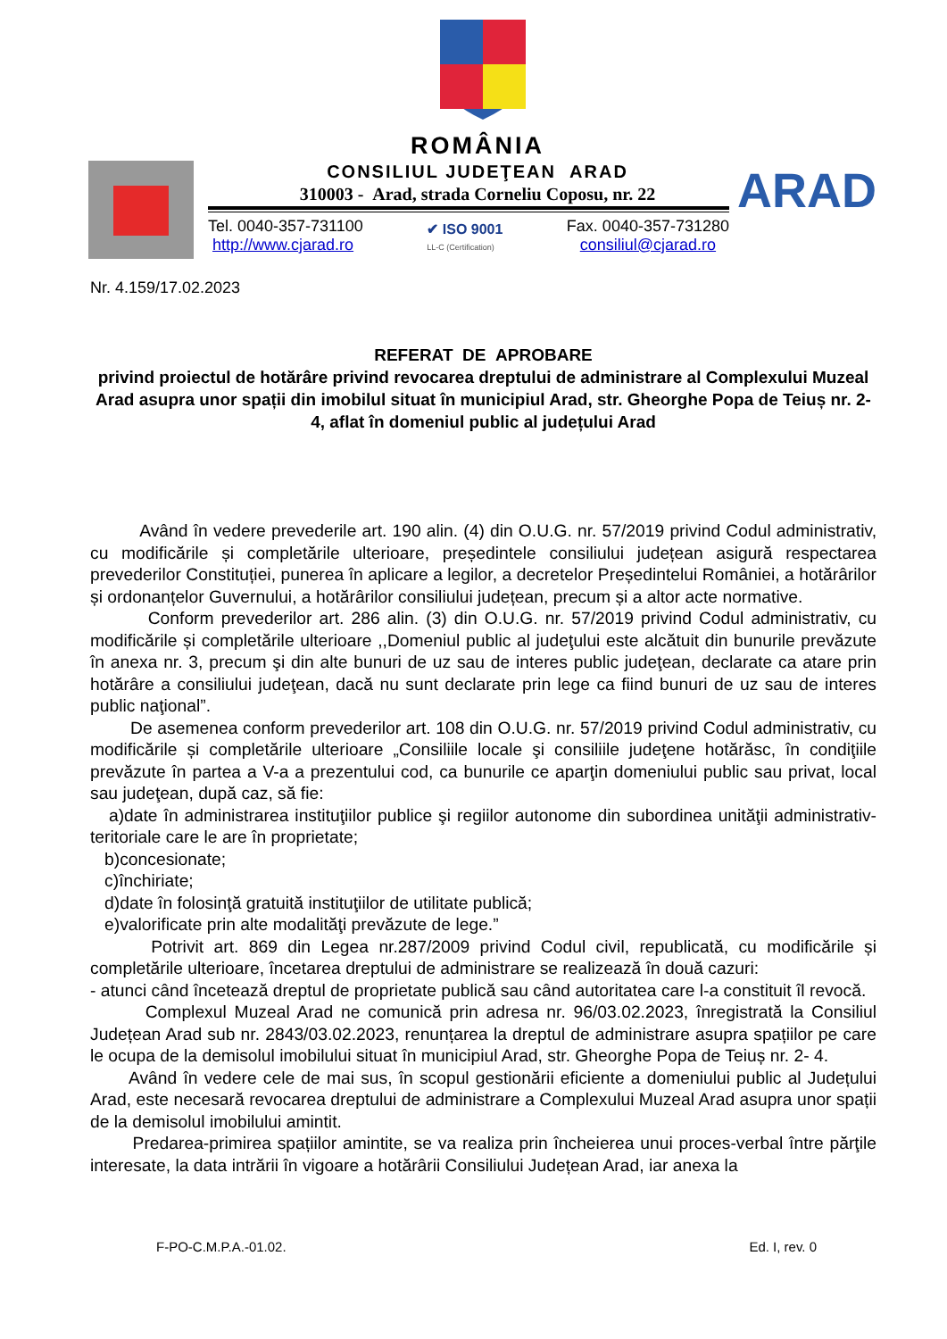ARAD
ROMÂNIA
CONSILIUL JUDEŢEAN ARAD
310003 - Arad, strada Corneliu Coposu, nr. 22
Tel. 0040-357-731100
http://www.cjarad.ro
✔ ISO 9001
LL-C (Certification)
Fax. 0040-357-731280
consiliul@cjarad.ro
Nr. 4.159/17.02.2023
REFERAT DE APROBARE
privind proiectul de hotărâre privind revocarea dreptului de administrare al Complexului Muzeal Arad asupra unor spații din imobilul situat în municipiul Arad, str. Gheorghe Popa de Teiuș nr. 2- 4, aflat în domeniul public al județului Arad
Având în vedere prevederile art. 190 alin. (4) din O.U.G. nr. 57/2019 privind Codul administrativ, cu modificările și completările ulterioare, președintele consiliului județean asigură respectarea prevederilor Constituției, punerea în aplicare a legilor, a decretelor Președintelui României, a hotărârilor și ordonanțelor Guvernului, a hotărârilor consiliului județean, precum și a altor acte normative.
Conform prevederilor art. 286 alin. (3) din O.U.G. nr. 57/2019 privind Codul administrativ, cu modificările și completările ulterioare ,,Domeniul public al judeţului este alcătuit din bunurile prevăzute în anexa nr. 3, precum şi din alte bunuri de uz sau de interes public judeţean, declarate ca atare prin hotărâre a consiliului judeţean, dacă nu sunt declarate prin lege ca fiind bunuri de uz sau de interes public naţional”.
De asemenea conform prevederilor art. 108 din O.U.G. nr. 57/2019 privind Codul administrativ, cu modificările și completările ulterioare „Consiliile locale şi consiliile judeţene hotărăsc, în condiţiile prevăzute în partea a V-a a prezentului cod, ca bunurile ce aparţin domeniului public sau privat, local sau judeţean, după caz, să fie:
a)date în administrarea instituţiilor publice şi regiilor autonome din subordinea unităţii administrativ-teritoriale care le are în proprietate;
b)concesionate;
c)închiriate;
d)date în folosinţă gratuită instituţiilor de utilitate publică;
e)valorificate prin alte modalităţi prevăzute de lege.”
Potrivit art. 869 din Legea nr.287/2009 privind Codul civil, republicată, cu modificările și completările ulterioare, încetarea dreptului de administrare se realizează în două cazuri:
- atunci când încetează dreptul de proprietate publică sau când autoritatea care l-a constituit îl revocă.
Complexul Muzeal Arad ne comunică prin adresa nr. 96/03.02.2023, înregistrată la Consiliul Județean Arad sub nr. 2843/03.02.2023, renunțarea la dreptul de administrare asupra spațiilor pe care le ocupa de la demisolul imobilului situat în municipiul Arad, str. Gheorghe Popa de Teiuș nr. 2- 4.
Având în vedere cele de mai sus, în scopul gestionării eficiente a domeniului public al Județului Arad, este necesară revocarea dreptului de administrare a Complexului Muzeal Arad asupra unor spații de la demisolul imobilului amintit.
Predarea-primirea spațiilor amintite, se va realiza prin încheierea unui proces-verbal între părţile interesate, la data intrării în vigoare a hotărârii Consiliului Județean Arad, iar anexa la
F-PO-C.M.P.A.-01.02. Ed. I, rev. 0